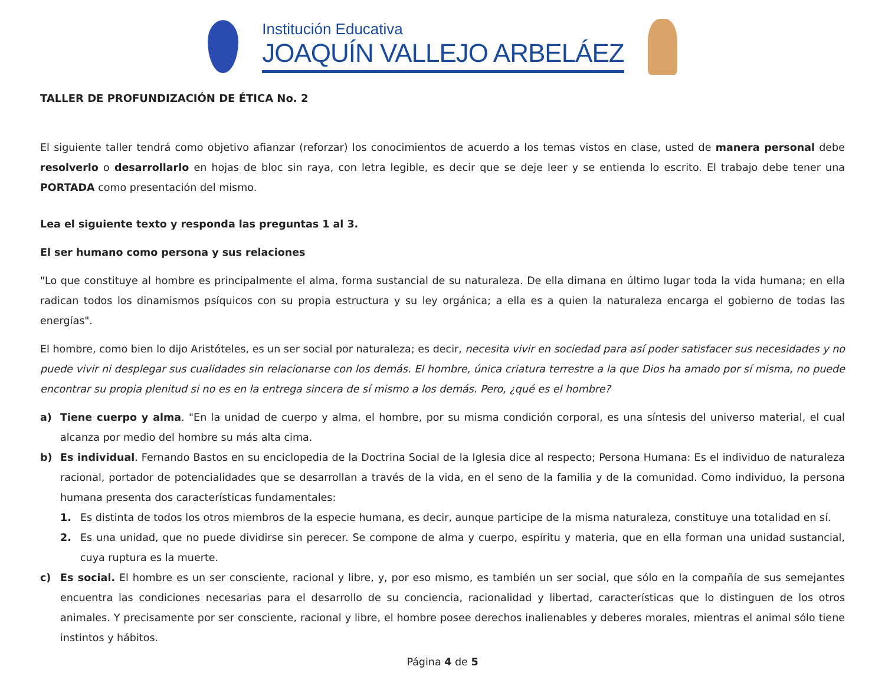Institución Educativa
JOAQUÍN VALLEJO ARBELÁEZ
TALLER DE PROFUNDIZACIÓN DE ÉTICA No. 2
El siguiente taller tendrá como objetivo afianzar (reforzar) los conocimientos de acuerdo a los temas vistos en clase, usted de manera personal debe resolverlo o desarrollarlo en hojas de bloc sin raya, con letra legible, es decir que se deje leer y se entienda lo escrito. El trabajo debe tener una PORTADA como presentación del mismo.
Lea el siguiente texto y responda las preguntas 1 al 3.
El ser humano como persona y sus relaciones
"Lo que constituye al hombre es principalmente el alma, forma sustancial de su naturaleza. De ella dimana en último lugar toda la vida humana; en ella radican todos los dinamismos psíquicos con su propia estructura y su ley orgánica; a ella es a quien la naturaleza encarga el gobierno de todas las energías".
El hombre, como bien lo dijo Aristóteles, es un ser social por naturaleza; es decir, necesita vivir en sociedad para así poder satisfacer sus necesidades y no puede vivir ni desplegar sus cualidades sin relacionarse con los demás. El hombre, única criatura terrestre a la que Dios ha amado por sí misma, no puede encontrar su propia plenitud si no es en la entrega sincera de sí mismo a los demás. Pero, ¿qué es el hombre?
a) Tiene cuerpo y alma. "En la unidad de cuerpo y alma, el hombre, por su misma condición corporal, es una síntesis del universo material, el cual alcanza por medio del hombre su más alta cima.
b) Es individual. Fernando Bastos en su enciclopedia de la Doctrina Social de la Iglesia dice al respecto; Persona Humana: Es el individuo de naturaleza racional, portador de potencialidades que se desarrollan a través de la vida, en el seno de la familia y de la comunidad. Como individuo, la persona humana presenta dos características fundamentales:
1. Es distinta de todos los otros miembros de la especie humana, es decir, aunque participe de la misma naturaleza, constituye una totalidad en sí.
2. Es una unidad, que no puede dividirse sin perecer. Se compone de alma y cuerpo, espíritu y materia, que en ella forman una unidad sustancial, cuya ruptura es la muerte.
c) Es social. El hombre es un ser consciente, racional y libre, y, por eso mismo, es también un ser social, que sólo en la compañía de sus semejantes encuentra las condiciones necesarias para el desarrollo de su conciencia, racionalidad y libertad, características que lo distinguen de los otros animales. Y precisamente por ser consciente, racional y libre, el hombre posee derechos inalienables y deberes morales, mientras el animal sólo tiene instintos y hábitos.
Página 4 de 5